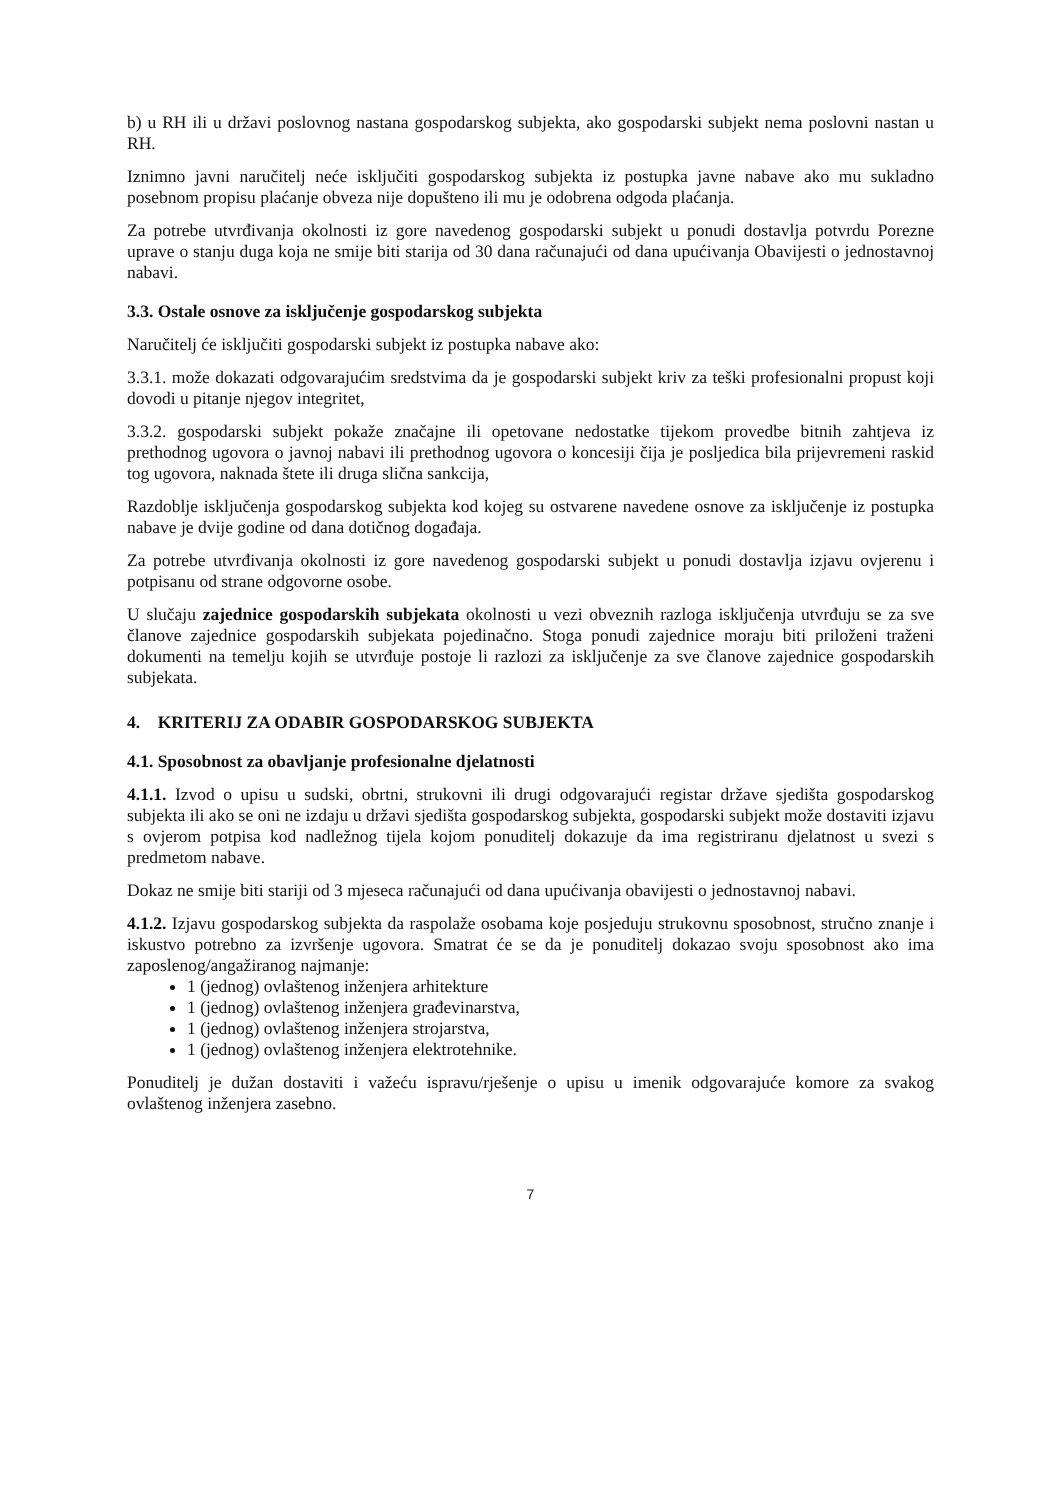b) u RH ili u državi poslovnog nastana gospodarskog subjekta, ako gospodarski subjekt nema poslovni nastan u RH.
Iznimno javni naručitelj neće isključiti gospodarskog subjekta iz postupka javne nabave ako mu sukladno posebnom propisu plaćanje obveza nije dopušteno ili mu je odobrena odgoda plaćanja.
Za potrebe utvrđivanja okolnosti iz gore navedenog gospodarski subjekt u ponudi dostavlja potvrdu Porezne uprave o stanju duga koja ne smije biti starija od 30 dana računajući od dana upućivanja Obavijesti o jednostavnoj nabavi.
3.3. Ostale osnove za isključenje gospodarskog subjekta
Naručitelj će isključiti gospodarski subjekt iz postupka nabave ako:
3.3.1. može dokazati odgovarajućim sredstvima da je gospodarski subjekt kriv za teški profesionalni propust koji dovodi u pitanje njegov integritet,
3.3.2. gospodarski subjekt pokaže značajne ili opetovane nedostatke tijekom provedbe bitnih zahtjeva iz prethodnog ugovora o javnoj nabavi ili prethodnog ugovora o koncesiji čija je posljedica bila prijevremeni raskid tog ugovora, naknada štete ili druga slična sankcija,
Razdoblje isključenja gospodarskog subjekta kod kojeg su ostvarene navedene osnove za isključenje iz postupka nabave je dvije godine od dana dotičnog događaja.
Za potrebe utvrđivanja okolnosti iz gore navedenog gospodarski subjekt u ponudi dostavlja izjavu ovjerenu i potpisanu od strane odgovorne osobe.
U slučaju zajednice gospodarskih subjekata okolnosti u vezi obveznih razloga isključenja utvrđuju se za sve članove zajednice gospodarskih subjekata pojedinačno. Stoga ponudi zajednice moraju biti priloženi traženi dokumenti na temelju kojih se utvrđuje postoje li razlozi za isključenje za sve članove zajednice gospodarskih subjekata.
4. KRITERIJ ZA ODABIR GOSPODARSKOG SUBJEKTA
4.1. Sposobnost za obavljanje profesionalne djelatnosti
4.1.1. Izvod o upisu u sudski, obrtni, strukovni ili drugi odgovarajući registar države sjedišta gospodarskog subjekta ili ako se oni ne izdaju u državi sjedišta gospodarskog subjekta, gospodarski subjekt može dostaviti izjavu s ovjerom potpisa kod nadležnog tijela kojom ponuditelj dokazuje da ima registriranu djelatnost u svezi s predmetom nabave.
Dokaz ne smije biti stariji od 3 mjeseca računajući od dana upućivanja obavijesti o jednostavnoj nabavi.
4.1.2. Izjavu gospodarskog subjekta da raspolaže osobama koje posjeduju strukovnu sposobnost, stručno znanje i iskustvo potrebno za izvršenje ugovora. Smatrat će se da je ponuditelj dokazao svoju sposobnost ako ima zaposlenog/angažiranog najmanje:
1 (jednog) ovlaštenog inženjera arhitekture
1 (jednog) ovlaštenog inženjera građevinarstva,
1 (jednog) ovlaštenog inženjera strojarstva,
1 (jednog) ovlaštenog inženjera elektrotehnike.
Ponuditelj je dužan dostaviti i važeću ispravu/rješenje o upisu u imenik odgovarajuće komore za svakog ovlaštenog inženjera zasebno.
7